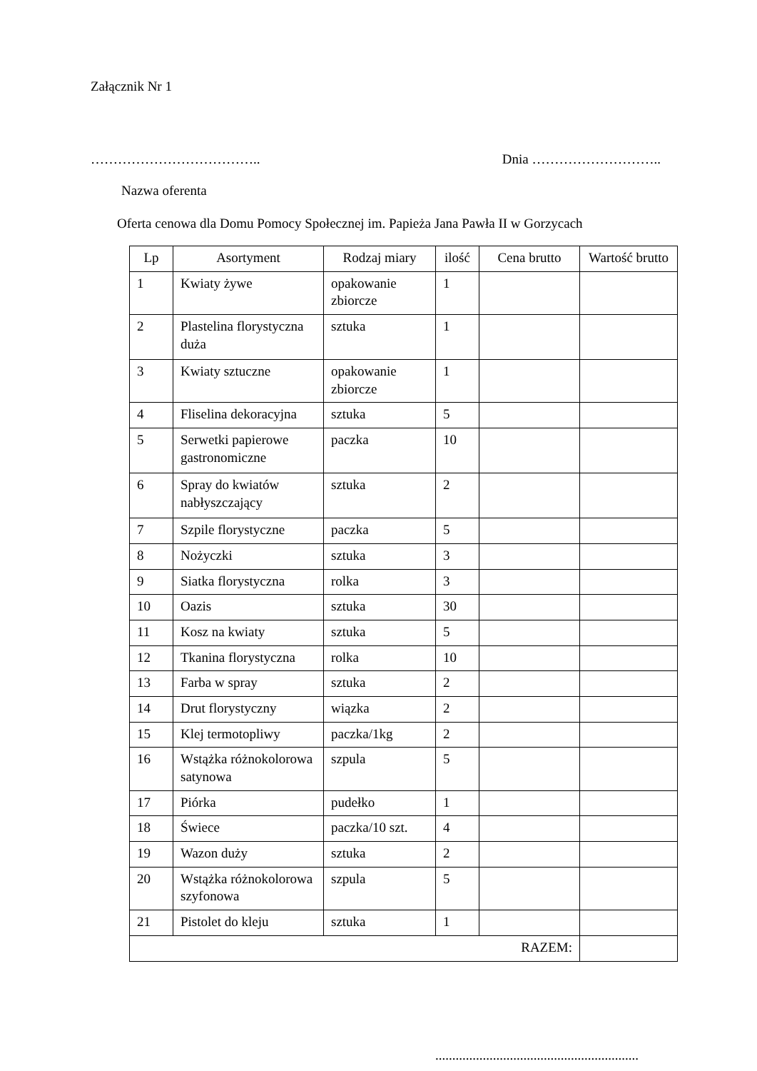Załącznik Nr 1
……………………………….. Dnia ………………………..
Nazwa oferenta
Oferta cenowa dla Domu Pomocy Społecznej im. Papieża Jana Pawła II w Gorzycach
| Lp | Asortyment | Rodzaj miary | ilość | Cena brutto | Wartość brutto |
| --- | --- | --- | --- | --- | --- |
| 1 | Kwiaty żywe | opakowanie zbiorcze | 1 | | |
| 2 | Plastelina florystyczna duża | sztuka | 1 | | |
| 3 | Kwiaty sztuczne | opakowanie zbiorcze | 1 | | |
| 4 | Fliselina dekoracyjna | sztuka | 5 | | |
| 5 | Serwetki papierowe gastronomiczne | paczka | 10 | | |
| 6 | Spray do kwiatów nabłyszczający | sztuka | 2 | | |
| 7 | Szpile florystyczne | paczka | 5 | | |
| 8 | Nożyczki | sztuka | 3 | | |
| 9 | Siatka florystyczna | rolka | 3 | | |
| 10 | Oazis | sztuka | 30 | | |
| 11 | Kosz na kwiaty | sztuka | 5 | | |
| 12 | Tkanina florystyczna | rolka | 10 | | |
| 13 | Farba w spray | sztuka | 2 | | |
| 14 | Drut florystyczny | wiązka | 2 | | |
| 15 | Klej termotopliwy | paczka/1kg | 2 | | |
| 16 | Wstążka różnokolorowa satynowa | szpula | 5 | | |
| 17 | Piórka | pudełko | 1 | | |
| 18 | Świece | paczka/10 szt. | 4 | | |
| 19 | Wazon duży | sztuka | 2 | | |
| 20 | Wstążka różnokolorowa szyfonowa | szpula | 5 | | |
| 21 | Pistolet do kleju | sztuka | 1 | | |
| RAZEM: | | | | | |
............................................................